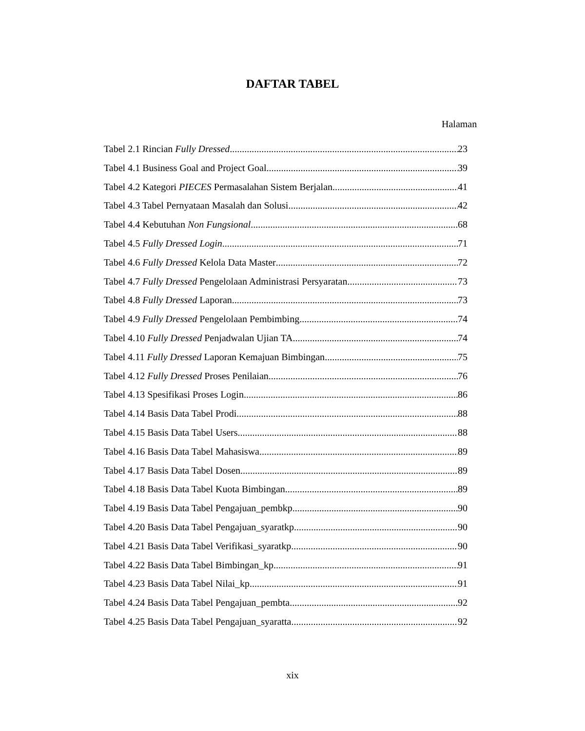DAFTAR TABEL
Halaman
Tabel 2.1 Rincian Fully Dressed 23
Tabel 4.1 Business Goal and Project Goal 39
Tabel 4.2 Kategori PIECES Permasalahan Sistem Berjalan 41
Tabel 4.3 Tabel Pernyataan Masalah dan Solusi 42
Tabel 4.4 Kebutuhan Non Fungsional 68
Tabel 4.5 Fully Dressed Login 71
Tabel 4.6 Fully Dressed Kelola Data Master 72
Tabel 4.7 Fully Dressed Pengelolaan Administrasi Persyaratan 73
Tabel 4.8 Fully Dressed Laporan 73
Tabel 4.9 Fully Dressed Pengelolaan Pembimbing 74
Tabel 4.10 Fully Dressed Penjadwalan Ujian TA 74
Tabel 4.11 Fully Dressed Laporan Kemajuan Bimbingan 75
Tabel 4.12 Fully Dressed Proses Penilaian 76
Tabel 4.13 Spesifikasi Proses Login 86
Tabel 4.14 Basis Data Tabel Prodi 88
Tabel 4.15 Basis Data Tabel Users 88
Tabel 4.16 Basis Data Tabel Mahasiswa 89
Tabel 4.17 Basis Data Tabel Dosen 89
Tabel 4.18 Basis Data Tabel Kuota Bimbingan 89
Tabel 4.19 Basis Data Tabel Pengajuan_pembkp 90
Tabel 4.20 Basis Data Tabel Pengajuan_syaratkp 90
Tabel 4.21 Basis Data Tabel Verifikasi_syaratkp 90
Tabel 4.22 Basis Data Tabel Bimbingan_kp 91
Tabel 4.23 Basis Data Tabel Nilai_kp 91
Tabel 4.24 Basis Data Tabel Pengajuan_pembta 92
Tabel 4.25 Basis Data Tabel Pengajuan_syaratta 92
xix